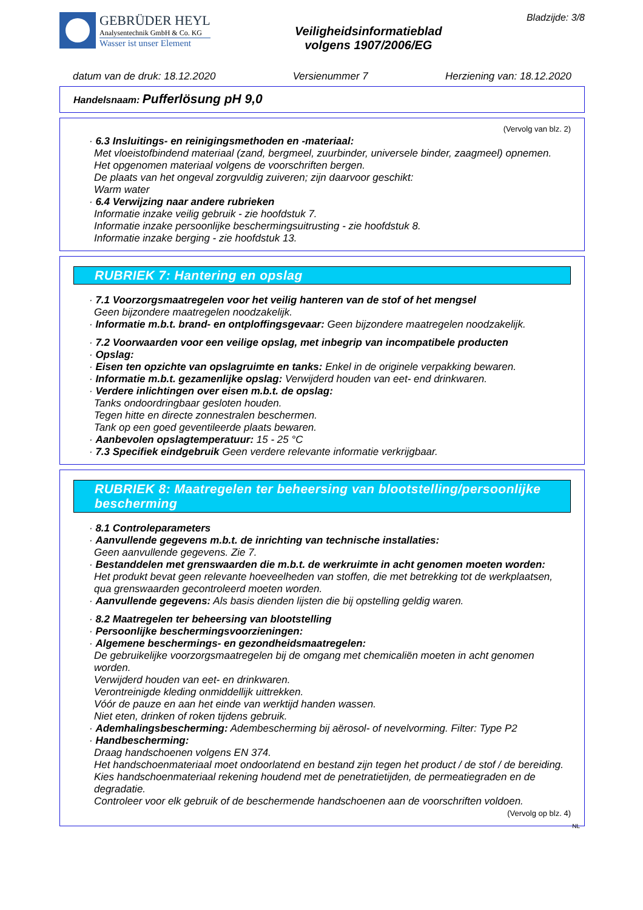GEBRÜDER HEYL
Analysentechnik GmbH & Co. KG
Wasser ist unser Element
Veiligheidsinformatieblad
volgens 1907/2006/EG
Bladzijde: 3/8
datum van de druk: 18.12.2020 Versienummer 7 Herziening van: 18.12.2020
Handelsnaam: Pufferlösung pH 9,0
(Vervolg van blz. 2)
· 6.3 Insluitings- en reinigingsmethoden en -materiaal:
Met vloeistofbindend materiaal (zand, bergmeel, zuurbinder, universele binder, zaagmeel) opnemen.
Het opgenomen materiaal volgens de voorschriften bergen.
De plaats van het ongeval zorgvuldig zuiveren; zijn daarvoor geschikt:
Warm water
· 6.4 Verwijzing naar andere rubrieken
Informatie inzake veilig gebruik - zie hoofdstuk 7.
Informatie inzake persoonlijke beschermingsuitrusting - zie hoofdstuk 8.
Informatie inzake berging - zie hoofdstuk 13.
RUBRIEK 7: Hantering en opslag
· 7.1 Voorzorgsmaatregelen voor het veilig hanteren van de stof of het mengsel
Geen bijzondere maatregelen noodzakelijk.
· Informatie m.b.t. brand- en ontploffingsgevaar: Geen bijzondere maatregelen noodzakelijk.
· 7.2 Voorwaarden voor een veilige opslag, met inbegrip van incompatibele producten
· Opslag:
· Eisen ten opzichte van opslagruimte en tanks: Enkel in de originele verpakking bewaren.
· Informatie m.b.t. gezamenlijke opslag: Verwijderd houden van eet- end drinkwaren.
· Verdere inlichtingen over eisen m.b.t. de opslag:
Tanks ondoordringbaar gesloten houden.
Tegen hitte en directe zonnestralen beschermen.
Tank op een goed geventileerde plaats bewaren.
· Aanbevolen opslagtemperatuur: 15 - 25 °C
· 7.3 Specifiek eindgebruik Geen verdere relevante informatie verkrijgbaar.
RUBRIEK 8: Maatregelen ter beheersing van blootstelling/persoonlijke bescherming
· 8.1 Controleparameters
· Aanvullende gegevens m.b.t. de inrichting van technische installaties:
Geen aanvullende gegevens. Zie 7.
· Bestanddelen met grenswaarden die m.b.t. de werkruimte in acht genomen moeten worden:
Het produkt bevat geen relevante hoeveelheden van stoffen, die met betrekking tot de werkplaatsen, qua grenswaarden gecontroleerd moeten worden.
· Aanvullende gegevens: Als basis dienden lijsten die bij opstelling geldig waren.
· 8.2 Maatregelen ter beheersing van blootstelling
· Persoonlijke beschermingsvoorzieningen:
· Algemene beschermings- en gezondheidsmaatregelen:
De gebruikelijke voorzorgsmaatregelen bij de omgang met chemicaliën moeten in acht genomen worden.
Verwijderd houden van eet- en drinkwaren.
Verontreinigde kleding onmiddellijk uittrekken.
Vóór de pauze en aan het einde van werktijd handen wassen.
Niet eten, drinken of roken tijdens gebruik.
· Ademhalingsbescherming: Adembescherming bij aërosol- of nevelvorming. Filter: Type P2
· Handbescherming:
Draag handschoenen volgens EN 374.
Het handschoenmateriaal moet ondoorlatend en bestand zijn tegen het product / de stof / de bereiding.
Kies handschoenmateriaal rekening houdend met de penetratietijden, de permeatiegraden en de degradatie.
Controleer voor elk gebruik of de beschermende handschoenen aan de voorschriften voldoen.
(Vervolg op blz. 4)
NL